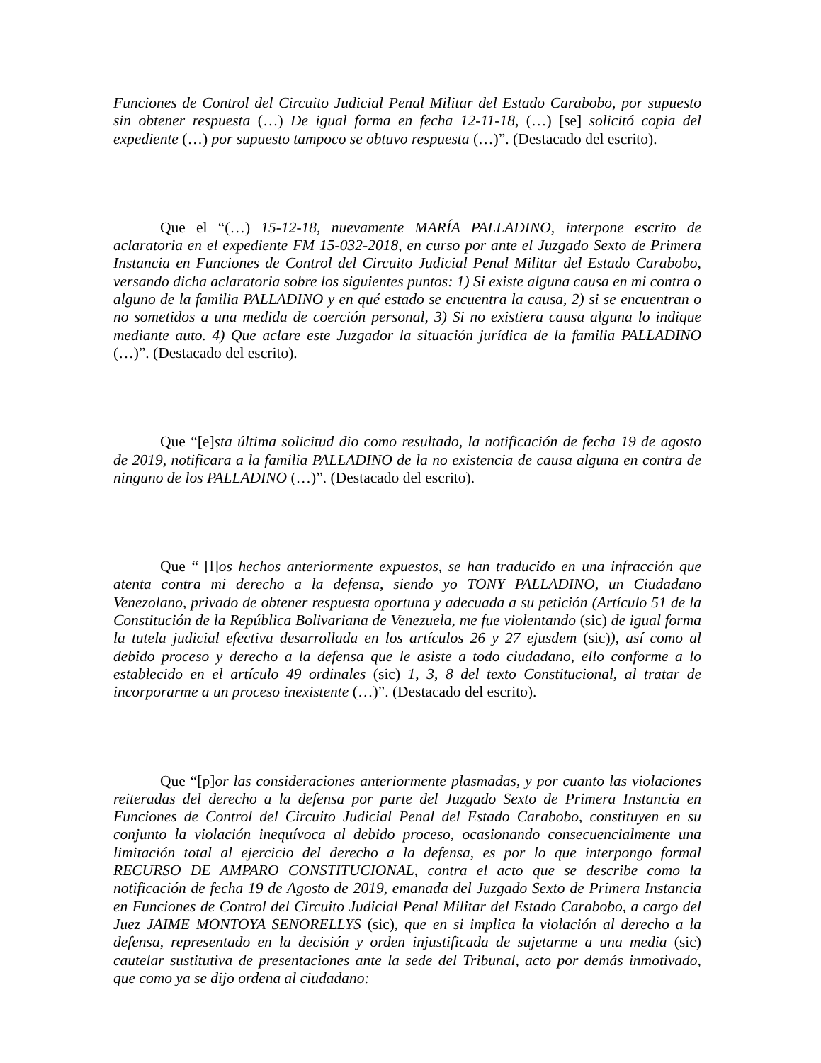Funciones de Control del Circuito Judicial Penal Militar del Estado Carabobo, por supuesto sin obtener respuesta (…) De igual forma en fecha 12-11-18, (…) [se] solicitó copia del expediente (…) por supuesto tampoco se obtuvo respuesta (…)”. (Destacado del escrito).
Que el “(…) 15-12-18, nuevamente MARÍA PALLADINO, interpone escrito de aclaratoria en el expediente FM 15-032-2018, en curso por ante el Juzgado Sexto de Primera Instancia en Funciones de Control del Circuito Judicial Penal Militar del Estado Carabobo, versando dicha aclaratoria sobre los siguientes puntos: 1) Si existe alguna causa en mi contra o alguno de la familia PALLADINO y en qué estado se encuentra la causa, 2) si se encuentran o no sometidos a una medida de coerción personal, 3) Si no existiera causa alguna lo indique mediante auto. 4) Que aclare este Juzgador la situación jurídica de la familia PALLADINO (…)”. (Destacado del escrito).
Que “[e]sta última solicitud dio como resultado, la notificación de fecha 19 de agosto de 2019, notificara a la familia PALLADINO de la no existencia de causa alguna en contra de ninguno de los PALLADINO (…)”. (Destacado del escrito).
Que “ [l]os hechos anteriormente expuestos, se han traducido en una infracción que atenta contra mi derecho a la defensa, siendo yo TONY PALLADINO, un Ciudadano Venezolano, privado de obtener respuesta oportuna y adecuada a su petición (Artículo 51 de la Constitución de la República Bolivariana de Venezuela, me fue violentando (sic) de igual forma la tutela judicial efectiva desarrollada en los artículos 26 y 27 ejusdem (sic)), así como al debido proceso y derecho a la defensa que le asiste a todo ciudadano, ello conforme a lo establecido en el artículo 49 ordinales (sic) 1, 3, 8 del texto Constitucional, al tratar de incorporarme a un proceso inexistente (…)”. (Destacado del escrito).
Que “[p]or las consideraciones anteriormente plasmadas, y por cuanto las violaciones reiteradas del derecho a la defensa por parte del Juzgado Sexto de Primera Instancia en Funciones de Control del Circuito Judicial Penal del Estado Carabobo, constituyen en su conjunto la violación inequívoca al debido proceso, ocasionando consecuencialmente una limitación total al ejercicio del derecho a la defensa, es por lo que interpongo formal RECURSO DE AMPARO CONSTITUCIONAL, contra el acto que se describe como la notificación de fecha 19 de Agosto de 2019, emanada del Juzgado Sexto de Primera Instancia en Funciones de Control del Circuito Judicial Penal Militar del Estado Carabobo, a cargo del Juez JAIME MONTOYA SENORELLYS (sic), que en si implica la violación al derecho a la defensa, representado en la decisión y orden injustificada de sujetarme a una media (sic) cautelar sustitutiva de presentaciones ante la sede del Tribunal, acto por demás inmotivado, que como ya se dijo ordena al ciudadano: